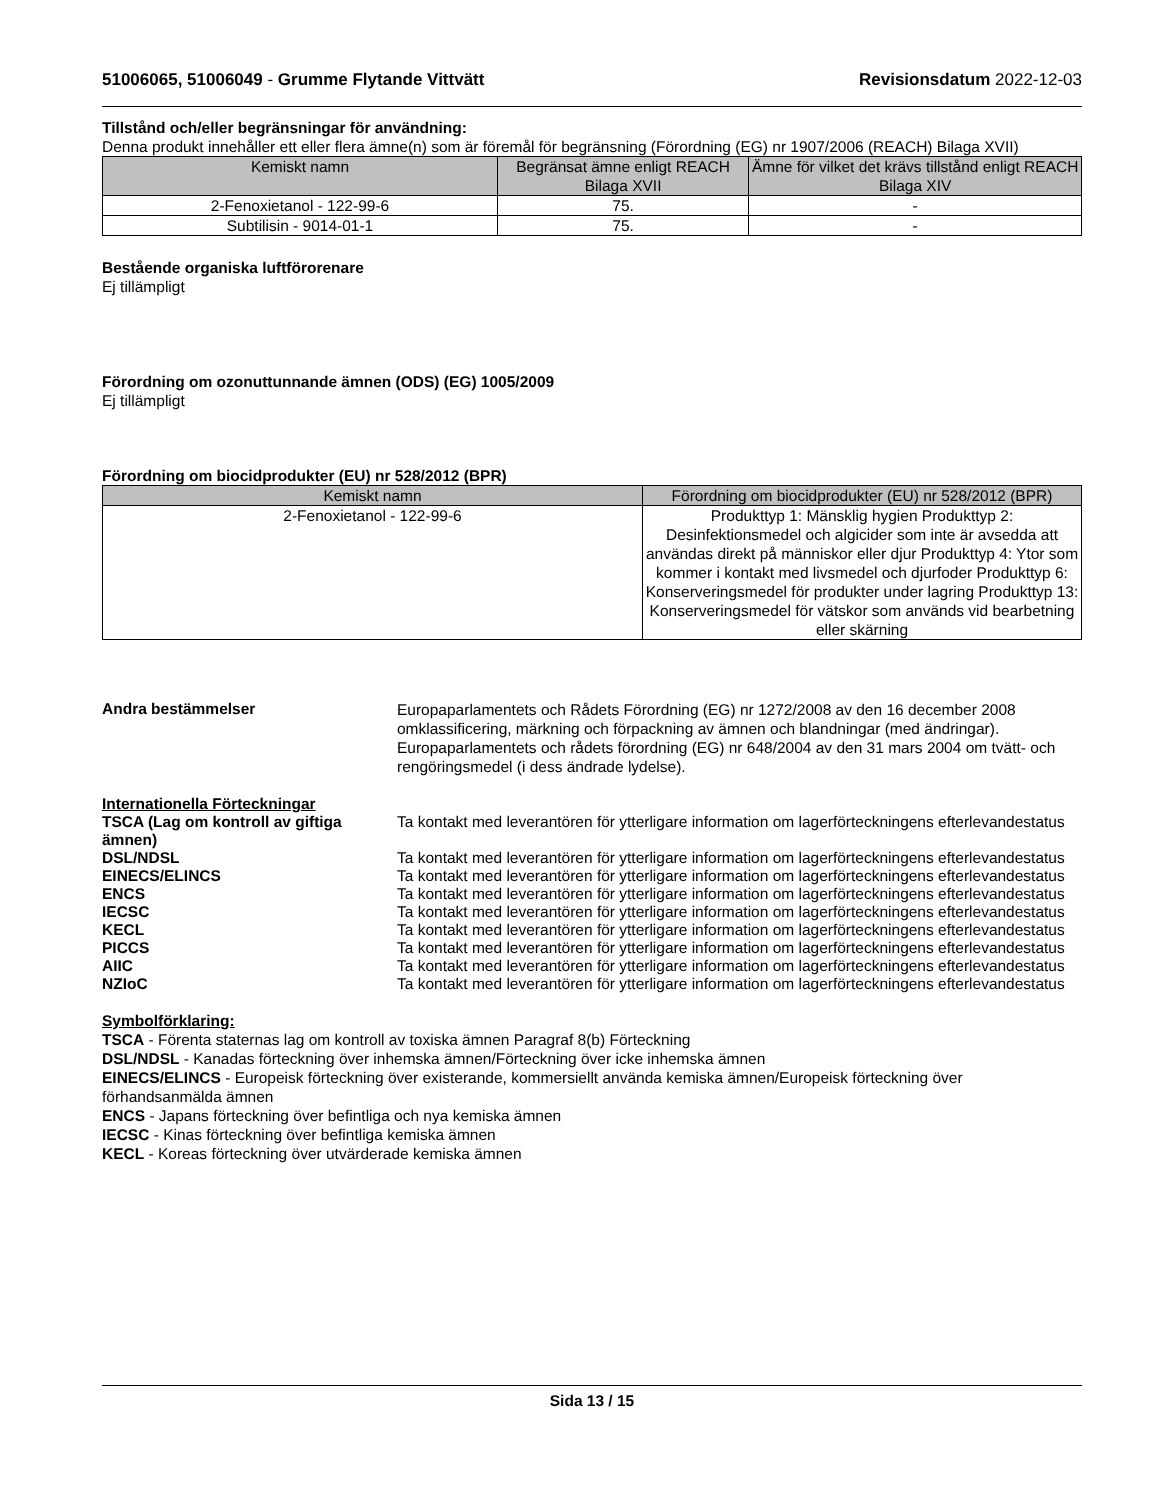51006065, 51006049 - Grumme Flytande Vittvätt Revisionsdatum 2022-12-03
Tillstånd och/eller begränsningar för användning:
Denna produkt innehåller ett eller flera ämne(n) som är föremål för begränsning (Förordning (EG) nr 1907/2006 (REACH) Bilaga XVII)
| Kemiskt namn | Begränsat ämne enligt REACH Bilaga XVII | Ämne för vilket det krävs tillstånd enligt REACH Bilaga XIV |
| --- | --- | --- |
| 2-Fenoxietanol - 122-99-6 | 75. | - |
| Subtilisin - 9014-01-1 | 75. | - |
Bestående organiska luftförorenare
Ej tillämpligt
Förordning om ozonuttunnande ämnen (ODS) (EG) 1005/2009
Ej tillämpligt
Förordning om biocidprodukter (EU) nr 528/2012 (BPR)
| Kemiskt namn | Förordning om biocidprodukter (EU) nr 528/2012 (BPR) |
| --- | --- |
| 2-Fenoxietanol - 122-99-6 | Produkttyp 1: Mänsklig hygien Produkttyp 2: Desinfektionsmedel och algicider som inte är avsedda att användas direkt på människor eller djur Produkttyp 4: Ytor som kommer i kontakt med livsmedel och djurfoder Produkttyp 6: Konserveringsmedel för produkter under lagring Produkttyp 13: Konserveringsmedel för vätskor som används vid bearbetning eller skärning |
Andra bestämmelser
Europaparlamentets och Rådets Förordning (EG) nr 1272/2008 av den 16 december 2008 omklassificering, märkning och förpackning av ämnen och blandningar (med ändringar).
Europaparlamentets och rådets förordning (EG) nr 648/2004 av den 31 mars 2004 om tvätt- och rengöringsmedel (i dess ändrade lydelse).
Internationella Förteckningar
TSCA (Lag om kontroll av giftiga ämnen)
Ta kontakt med leverantören för ytterligare information om lagerförteckningens efterlevandestatus
DSL/NDSL Ta kontakt med leverantören för ytterligare information om lagerförteckningens efterlevandestatus
EINECS/ELINCS Ta kontakt med leverantören för ytterligare information om lagerförteckningens efterlevandestatus
ENCS Ta kontakt med leverantören för ytterligare information om lagerförteckningens efterlevandestatus
IECSC Ta kontakt med leverantören för ytterligare information om lagerförteckningens efterlevandestatus
KECL Ta kontakt med leverantören för ytterligare information om lagerförteckningens efterlevandestatus
PICCS Ta kontakt med leverantören för ytterligare information om lagerförteckningens efterlevandestatus
AIIC Ta kontakt med leverantören för ytterligare information om lagerförteckningens efterlevandestatus
NZIoC Ta kontakt med leverantören för ytterligare information om lagerförteckningens efterlevandestatus
Symbolförklaring:
TSCA - Förenta staternas lag om kontroll av toxiska ämnen Paragraf 8(b) Förteckning
DSL/NDSL - Kanadas förteckning över inhemska ämnen/Förteckning över icke inhemska ämnen
EINECS/ELINCS - Europeisk förteckning över existerande, kommersiellt använda kemiska ämnen/Europeisk förteckning över förhandsanmälda ämnen
ENCS - Japans förteckning över befintliga och nya kemiska ämnen
IECSC - Kinas förteckning över befintliga kemiska ämnen
KECL - Koreas förteckning över utvärderade kemiska ämnen
Sida 13 / 15